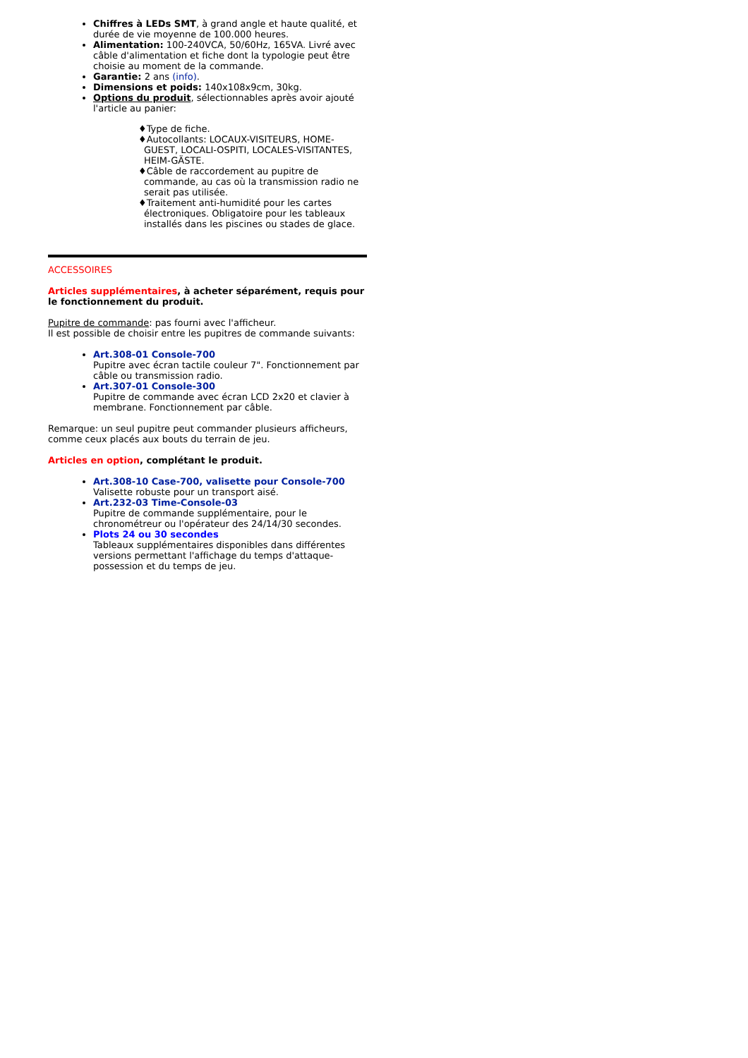Chiffres à LEDs SMT, à grand angle et haute qualité, et durée de vie moyenne de 100.000 heures.
Alimentation: 100-240VCA, 50/60Hz, 165VA. Livré avec câble d'alimentation et fiche dont la typologie peut être choisie au moment de la commande.
Garantie: 2 ans (info).
Dimensions et poids: 140x108x9cm, 30kg.
Options du produit, sélectionnables après avoir ajouté l'article au panier:
♦Type de fiche.
♦Autocollants: LOCAUX-VISITEURS, HOME-GUEST, LOCALI-OSPITI, LOCALES-VISITANTES, HEIM-GÄSTE.
♦Câble de raccordement au pupitre de commande, au cas où la transmission radio ne serait pas utilisée.
♦Traitement anti-humidité pour les cartes électroniques. Obligatoire pour les tableaux installés dans les piscines ou stades de glace.
ACCESSOIRES
Articles supplémentaires, à acheter séparément, requis pour le fonctionnement du produit.
Pupitre de commande: pas fourni avec l'afficheur.
Il est possible de choisir entre les pupitres de commande suivants:
Art.308-01 Console-700
Pupitre avec écran tactile couleur 7". Fonctionnement par câble ou transmission radio.
Art.307-01 Console-300
Pupitre de commande avec écran LCD 2x20 et clavier à membrane. Fonctionnement par câble.
Remarque: un seul pupitre peut commander plusieurs afficheurs, comme ceux placés aux bouts du terrain de jeu.
Articles en option, complétant le produit.
Art.308-10 Case-700, valisette pour Console-700
Valisette robuste pour un transport aisé.
Art.232-03 Time-Console-03
Pupitre de commande supplémentaire, pour le chronométreur ou l'opérateur des 24/14/30 secondes.
Plots 24 ou 30 secondes
Tableaux supplémentaires disponibles dans différentes versions permettant l'affichage du temps d'attaque-possession et du temps de jeu.